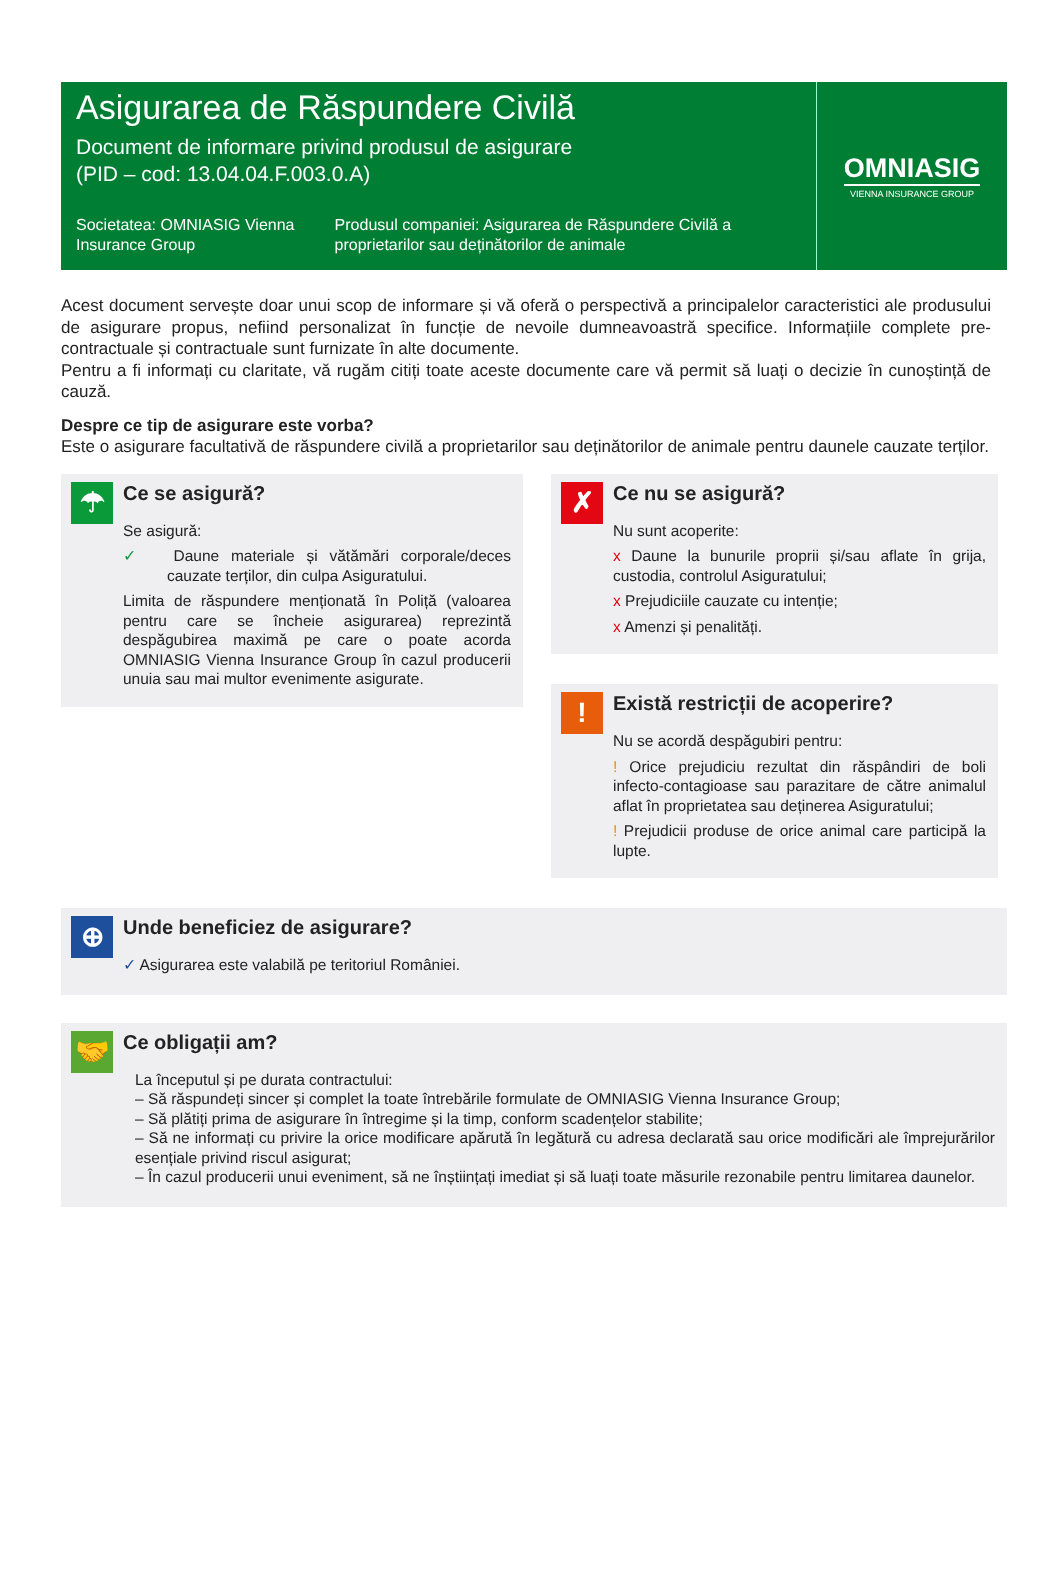Asigurarea de Răspundere Civilă
Document de informare privind produsul de asigurare
(PID – cod: 13.04.04.F.003.0.A)
Societatea: OMNIASIG Vienna Insurance Group
Produsul companiei: Asigurarea de Răspundere Civilă a proprietarilor sau deținătorilor de animale
OMNIASIG
VIENNA INSURANCE GROUP
Acest document servește doar unui scop de informare și vă oferă o perspectivă a principalelor caracteristici ale produsului de asigurare propus, nefiind personalizat în funcție de nevoile dumneavoastră specifice. Informațiile complete pre-contractuale și contractuale sunt furnizate în alte documente.
Pentru a fi informați cu claritate, vă rugăm citiți toate aceste documente care vă permit să luați o decizie în cunoștință de cauză.
Despre ce tip de asigurare este vorba?
Este o asigurare facultativă de răspundere civilă a proprietarilor sau deținătorilor de animale pentru daunele cauzate terților.
☂
Ce se asigură?
Se asigură:
✓ Daune materiale și vătămări corporale/deces cauzate terților, din culpa Asiguratului.
Limita de răspundere menționată în Poliță (valoarea pentru care se încheie asigurarea) reprezintă despăgubirea maximă pe care o poate acorda OMNIASIG Vienna Insurance Group în cazul producerii unuia sau mai multor evenimente asigurate.
✗
Ce nu se asigură?
Nu sunt acoperite:
x Daune la bunurile proprii și/sau aflate în grija, custodia, controlul Asiguratului;
x Prejudiciile cauzate cu intenție;
x Amenzi și penalități.
!
Există restricții de acoperire?
Nu se acordă despăgubiri pentru:
! Orice prejudiciu rezultat din răspândiri de boli infecto-contagioase sau parazitare de către animalul aflat în proprietatea sau deținerea Asiguratului;
! Prejudicii produse de orice animal care participă la lupte.
⊕
Unde beneficiez de asigurare?
✓ Asigurarea este valabilă pe teritoriul României.
🤝
Ce obligații am?
La începutul și pe durata contractului:
– Să răspundeți sincer și complet la toate întrebările formulate de OMNIASIG Vienna Insurance Group;
– Să plătiți prima de asigurare în întregime și la timp, conform scadențelor stabilite;
– Să ne informați cu privire la orice modificare apărută în legătură cu adresa declarată sau orice modificări ale împrejurărilor esențiale privind riscul asigurat;
– În cazul producerii unui eveniment, să ne înștiințați imediat și să luați toate măsurile rezonabile pentru limitarea daunelor.